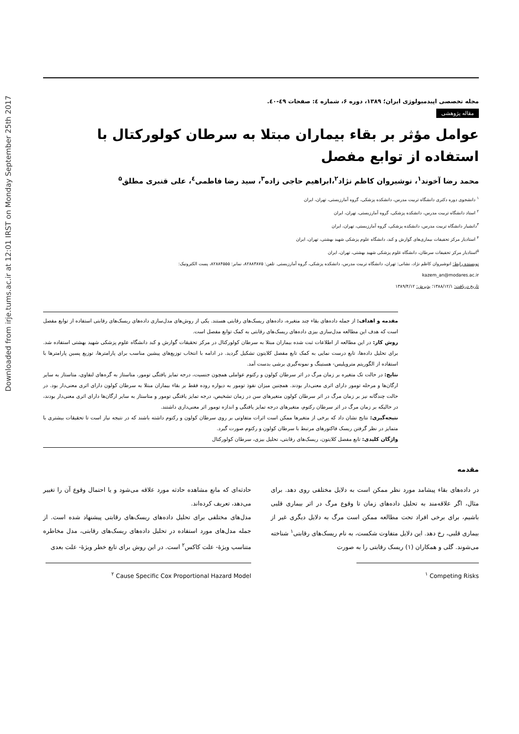Downloaded from irje.tums.ac.ir at 12:01 IRST on Monday September 25th 2017
مجله تخصصی اپیدمیولوژی ایران؛ ۱۳۸۹، دوره ۶، شماره ٤: صفحات ٤۹-٤٠.
مقاله پژوهشی
عوامل مؤثر بر بقاء بیماران مبتلا به سرطان کولورکتال با استفاده از توابع مفصل
محمد رضا آخوند<sup>۱</sup>، نوشیروان کاظم نژاد<sup>۲</sup>،ابراهیم حاجی زاده<sup>۳</sup>، سید رضا فاطمی<sup>٤</sup>، علی قنبری مطلق<sup>۵</sup>
<sup>۱</sup> دانشجوی دوره دکتری دانشگاه تربیت مدرس، دانشکده پزشکی، گروه آمارزیستی، تهران، ایران
<sup>۲</sup> استاد دانشگاه تربیت مدرس، دانشکده پزشکی، گروه آمارزیستی، تهران، ایران
<sup>۳</sup> دانشیار دانشگاه تربیت مدرس، دانشکده پزشکی، گروه آمارزیستی، تهران، ایران
<sup>۴</sup> استادیار مرکز تحقیقات بیماری‌های گوارش و کبد، دانشگاه علوم پزشکی شهید بهشتی، تهران، ایران
<sup>۵</sup> استادیار مرکز تحقیقات سرطان، دانشگاه غلوم پزشکی شهید بهشتی، تهران، ایران
نویسنده رابط: انوشیروان کاظم نژاد، نشانی: تهران، دانشگاه تربیت مدرس، دانشکده پزشکی، گروه آمارزیستی. تلفن: ۸۲۸۸۳۸۷۵، نمابر: ۸۲۸۸۴۵۵۵، پست الکترونیک:
kazem_an@modares.ac.ir
تاریخ دریافت: ۱۳۸۸/۱۲/۱؛ پذیرش: ۱۳۸۹/۴/۱۲
مقدمه و اهداف: از جمله داده‌های بقاء چند متغیره، داده‌های ریسک‌های رقابتی هستند. یکی از روش‌های مدل‌سازی داده‌های ریسک‌های رقابتی استفاده از توابع مفصل است که هدف این مطالعه مدل‌سازی بیزی داده‌های ریسک‌های رقابتی به کمک توابع مفصل است.
روش کار: در این مطالعه از اطلاعات ثبت شده بیماران مبتلا به سرطان کولورکتال در مرکز تحقیقات گوارش و کبد دانشگاه علوم پزشکی شهید بهشتی استفاده شد. برای تحلیل داده‌ها، تابع درست نمایی به کمک تابع مفصل کلایتون تشکیل گردید. در ادامه با انتخاب توزیع‌های پیشین مناسب برای پارامترها، توزیع پسین پارامترها با استفاده از الگوریتم متروپلیس- هستینگ و نمونه‌گیری برشی بدست آمد.
نتایج: در حالت تک متغیره بر زمان مرگ در اثر سرطان کولون و رکتوم عواملی همچون جنسیت، درجه تمایز یافتگی تومور، متاستاز به گره‌های لنفاوی، متاستاز به سایر ارگان‌ها و مرحله تومور دارای اثری معنی‌دار بودند. همچنین میزان نفوذ تومور به دیواره روده فقط بر بقاء بیماران مبتلا به سرطان کولون دارای اثری معنی‌دار بود. در حالت چندگانه نیز بر زمان مرگ در اثر سرطان کولون متغیرهای سن در زمان تشخیص، درجه تمایز یافتگی تومور و متاستاز به سایر ارگان‌ها دارای اثری معنی‌دار بودند، در حالیکه بر زمان مرگ در اثر سرطان رکتوم، متغیرهای درجه تمایز یافتگی و اندازه تومور اثر معنی‌داری داشتند.
نتیجه‌گیری: نتایج نشان داد که برخی از متغیرها ممکن است اثرات متفاوتی بر روی سرطان کولون و رکتوم داشته باشند که در نتیجه نیاز است تا تحقیقات بیشتری با متمایز در نظر گرفتن ریسک فاکتورهای مرتبط با سرطان کولون و رکتوم صورت گیرد.
واژگان کلیدی: تابع مفصل کلایتون، ریسک‌های رقابتی، تحلیل بیزی، سرطان کولورکتال
مقدمه
در داده‌های بقاء پیشامد مورد نظر ممکن است به دلایل مختلفی روی دهد. برای مثال، اگر علاقه‌مند به تحلیل داده‌های زمان تا وقوع مرگ در اثر بیماری قلبی باشیم، برای برخی افراد تحت مطالعه ممکن است مرگ به دلایل دیگری غیر از بیماری قلبی، رخ دهد. این دلایل متفاوت شکست، به نام ریسک‌های رقابتی<sup>۱</sup> شناخته می‌شوند. گلی و همکاران (۱) ریسک رقابتی را به صورت
<sup>۱</sup> Competing Risks
حادثه‌ای که مانع مشاهده حادثه مورد علاقه می‌شود و یا احتمال وقوع آن را تغییر می‌دهد، تعریف کرده‌اند.
مدل‌های مختلفی برای تحلیل داده‌های ریسک‌های رقابتی پیشنهاد شده است. از جمله مدل‌های مورد استفاده در تحلیل داده‌های ریسک‌های رقابتی، مدل مخاطره متناسب ویژۀ- علت کاکس<sup>۲</sup> است. در این روش برای تابع خطر ویژۀ- علت بعدی
<sup>۲</sup> Cause Specific Cox Proportional Hazard Model